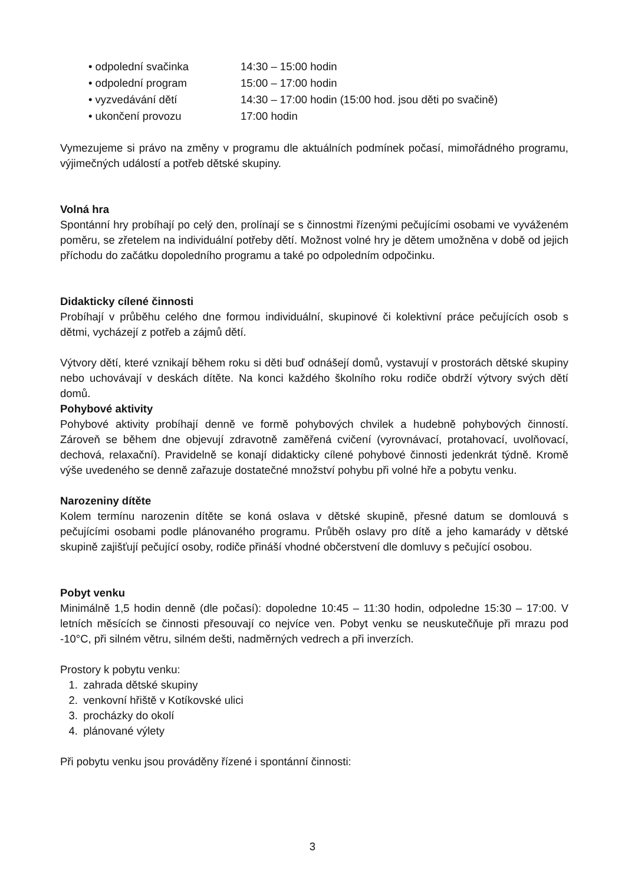• odpolední svačinka 14:30 – 15:00 hodin
• odpolední program 15:00 – 17:00 hodin
• vyzvedávání dětí 14:30 – 17:00 hodin (15:00 hod. jsou děti po svačině)
• ukončení provozu 17:00 hodin
Vymezujeme si právo na změny v programu dle aktuálních podmínek počasí, mimořádného programu, výjimečných událostí a potřeb dětské skupiny.
Volná hra
Spontánní hry probíhají po celý den, prolínají se s činnostmi řízenými pečujícími osobami ve vyváženém poměru, se zřetelem na individuální potřeby dětí. Možnost volné hry je dětem umožněna v době od jejich příchodu do začátku dopoledního programu a také po odpoledním odpočinku.
Didakticky cílené činnosti
Probíhají v průběhu celého dne formou individuální, skupinové či kolektivní práce pečujících osob s dětmi, vycházejí z potřeb a zájmů dětí.
Výtvory dětí, které vznikají během roku si děti buď odnášejí domů, vystavují v prostorách dětské skupiny nebo uchovávají v deskách dítěte. Na konci každého školního roku rodiče obdrží výtvory svých dětí domů.
Pohybové aktivity
Pohybové aktivity probíhají denně ve formě pohybových chvilek a hudebně pohybových činností. Zároveň se během dne objevují zdravotně zaměřená cvičení (vyrovnávací, protahovací, uvolňovací, dechová, relaxační). Pravidelně se konají didakticky cílené pohybové činnosti jedenkrát týdně. Kromě výše uvedeného se denně zařazuje dostatečné množství pohybu při volné hře a pobytu venku.
Narozeniny dítěte
Kolem termínu narozenin dítěte se koná oslava v dětské skupině, přesné datum se domlouvá s pečujícími osobami podle plánovaného programu. Průběh oslavy pro dítě a jeho kamarády v dětské skupině zajišťují pečující osoby, rodiče přináší vhodné občerstvení dle domluvy s pečující osobou.
Pobyt venku
Minimálně 1,5 hodin denně (dle počasí): dopoledne 10:45 – 11:30 hodin, odpoledne 15:30 – 17:00. V letních měsících se činnosti přesouvají co nejvíce ven. Pobyt venku se neuskutečňuje při mrazu pod -10°C, při silném větru, silném dešti, nadměrných vedrech a při inverzích.
Prostory k pobytu venku:
1. zahrada dětské skupiny
2. venkovní hřiště v Kotíkovské ulici
3. procházky do okolí
4. plánované výlety
Při pobytu venku jsou prováděny řízené i spontánní činnosti:
3